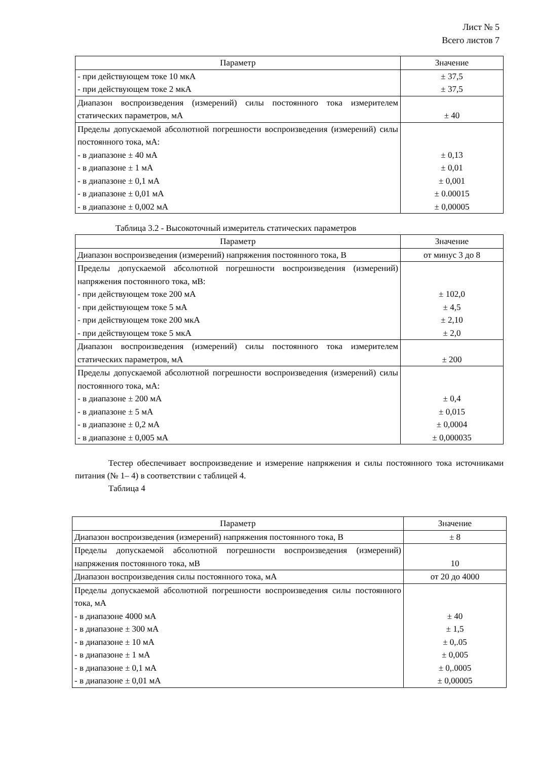Лист № 5
Всего листов 7
| Параметр | Значение |
| --- | --- |
| - при действующем токе 10 мкА - при действующем токе 2 мкА | ± 37,5 ± 37,5 |
| Диапазон воспроизведения (измерений) силы постоянного тока измерителем статических параметров, мА | ± 40 |
| Пределы допускаемой абсолютной погрешности воспроизведения (измерений) силы постоянного тока, мА: - в диапазоне ± 40 мА - в диапазоне ± 1 мА - в диапазоне ± 0,1 мА - в диапазоне ± 0,01 мА - в диапазоне ± 0,002 мА | ± 0,13 ± 0,01 ± 0,001 ± 0.00015 ± 0,00005 |
Таблица 3.2 - Высокоточный измеритель статических параметров
| Параметр | Значение |
| --- | --- |
| Диапазон воспроизведения (измерений) напряжения постоянного тока, В | от минус 3 до 8 |
| Пределы допускаемой абсолютной погрешности воспроизведения (измерений) напряжения постоянного тока, мВ: - при действующем токе 200 мА - при действующем токе 5 мА - при действующем токе 200 мкА - при действующем токе 5 мкА | ± 102,0 ± 4,5 ± 2,10 ± 2,0 |
| Диапазон воспроизведения (измерений) силы постоянного тока измерителем статических параметров, мА | ± 200 |
| Пределы допускаемой абсолютной погрешности воспроизведения (измерений) силы постоянного тока, мА: - в диапазоне ± 200 мА - в диапазоне ± 5 мА - в диапазоне ± 0,2 мА - в диапазоне ± 0,005 мА | ± 0,4 ± 0,015 ± 0,0004 ± 0,000035 |
Тестер обеспечивает воспроизведение и измерение напряжения и силы постоянного тока источниками питания (№ 1– 4) в соответствии с таблицей 4.
Таблица 4
| Параметр | Значение |
| --- | --- |
| Диапазон воспроизведения (измерений) напряжения постоянного тока, В | ± 8 |
| Пределы допускаемой абсолютной погрешности воспроизведения (измерений) напряжения постоянного тока, мВ | 10 |
| Диапазон воспроизведения силы постоянного тока, мА | от 20 до 4000 |
| Пределы допускаемой абсолютной погрешности воспроизведения силы постоянного тока, мА - в диапазоне 4000 мА - в диапазоне ± 300 мА - в диапазоне ± 10 мА - в диапазоне ± 1 мА - в диапазоне ± 0,1 мА - в диапазоне ± 0,01 мА | ± 40 ± 1,5 ± 0,.05 ± 0,005 ± 0,.0005 ± 0,00005 |